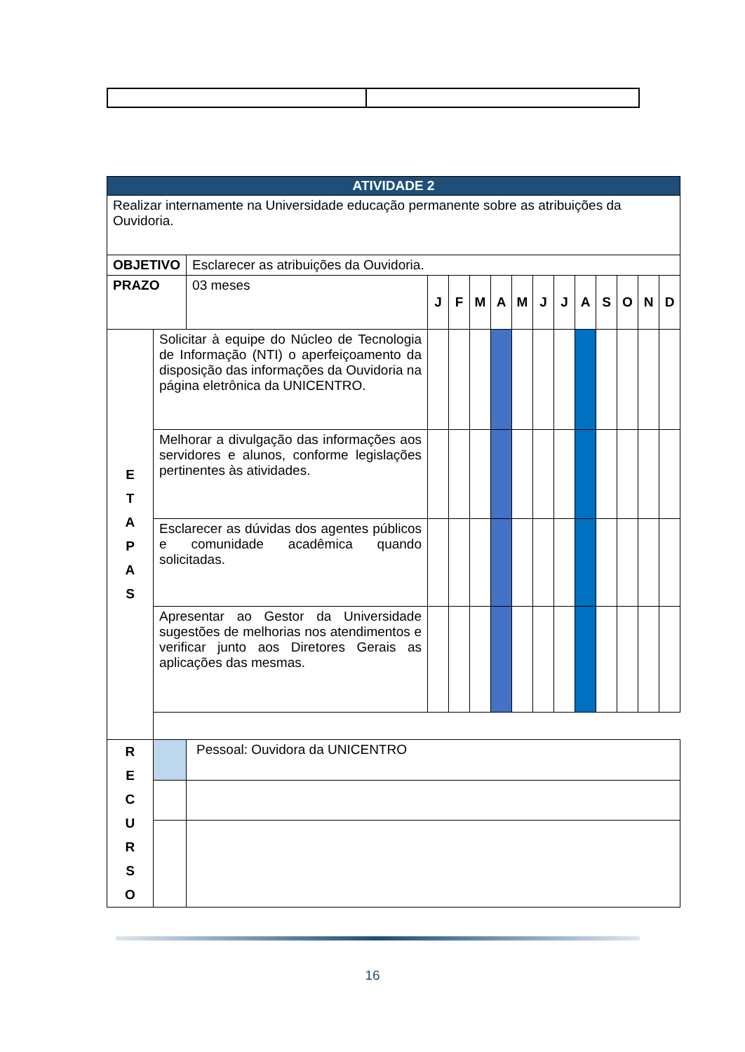| ATIVIDADE 2 | | | | | | | | | | | | | | |
| Realizar internamente na Universidade educação permanente sobre as atribuições da Ouvidoria. | | | | | | | | | | | | | | |
| OBJETIVO | | Esclarecer as atribuições da Ouvidoria. | | | | | | | | | | | | |
| PRAZO | | 03 meses | J | F | M | A | M | J | J | A | S | O | N | D |
| E T A P A S | Solicitar à equipe do Núcleo de Tecnologia de Informação (NTI) o aperfeiçoamento da disposição das informações da Ouvidoria na página eletrônica da UNICENTRO. | | | | | | | | | | | | | |
| | Melhorar a divulgação das informações aos servidores e alunos, conforme legislações pertinentes às atividades. | | | | | | | | | | | | | |
| | Esclarecer as dúvidas dos agentes públicos e comunidade acadêmica quando solicitadas. | | | | | | | | | | | | | |
| | Apresentar ao Gestor da Universidade sugestões de melhorias nos atendimentos e verificar junto aos Diretores Gerais as aplicações das mesmas. | | | | | | | | | | | | | |
| R E C U R S O | | Pessoal: Ouvidora da UNICENTRO | | | | | | | | | | | | |
16